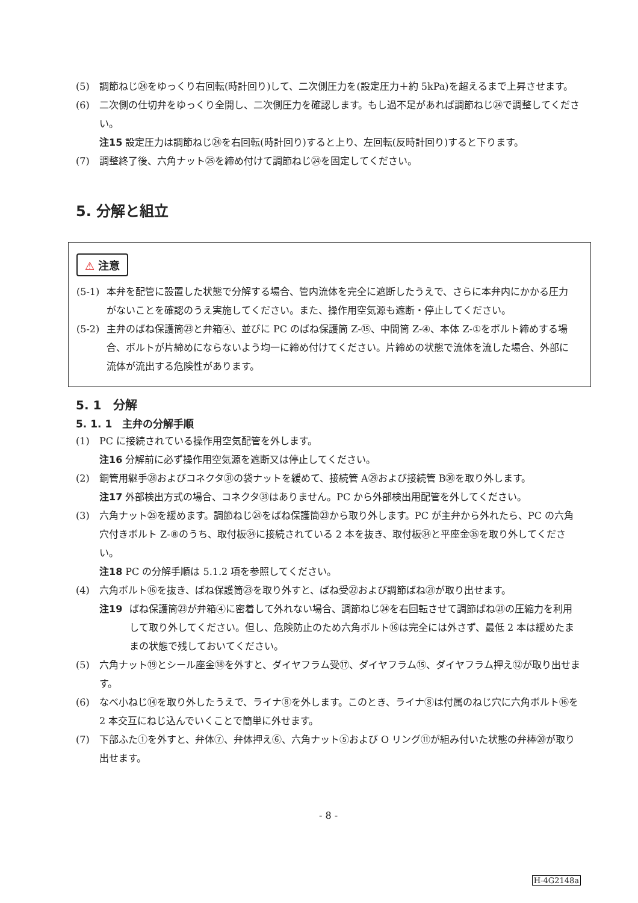(5) 調節ねじ㉔をゆっくり右回転(時計回り)して、二次側圧力を(設定圧力＋約 5kPa)を超えるまで上昇させます。
(6) 二次側の仕切弁をゆっくり全開し、二次側圧力を確認します。もし過不足があれば調節ねじ㉔で調整してください。
注15 設定圧力は調節ねじ㉔を右回転(時計回り)すると上り、左回転(反時計回り)すると下ります。
(7) 調整終了後、六角ナット㉕を締め付けて調節ねじ㉔を固定してください。
5. 分解と組立
⚠ 注意
(5-1) 本弁を配管に設置した状態で分解する場合、管内流体を完全に遮断したうえで、さらに本弁内にかかる圧力がないことを確認のうえ実施してください。また、操作用空気源も遮断・停止してください。
(5-2) 主弁のばね保護筒㉓と弁箱④、並びに PC のばね保護筒 Z-⑮、中間筒 Z-④、本体 Z-①をボルト締めする場合、ボルトが片締めにならないよう均一に締め付けてください。片締めの状態で流体を流した場合、外部に流体が流出する危険性があります。
5. 1　分解
5. 1. 1　主弁の分解手順
(1) PC に接続されている操作用空気配管を外します。
注16 分解前に必ず操作用空気源を遮断又は停止してください。
(2) 銅管用継手㉘およびコネクタ㉛の袋ナットを緩めて、接続管 A㉙および接続管 B㉚を取り外します。
注17 外部検出方式の場合、コネクタ㉛はありません。PC から外部検出用配管を外してください。
(3) 六角ナット㉕を緩めます。調節ねじ㉔をばね保護筒㉓から取り外します。PC が主弁から外れたら、PC の六角穴付きボルト Z-⑧のうち、取付板㉞に接続されている 2 本を抜き、取付板㉞と平座金㉟を取り外してください。
注18 PC の分解手順は 5.1.2 項を参照してください。
(4) 六角ボルト⑯を抜き、ばね保護筒㉓を取り外すと、ばね受㉒および調節ばね㉑が取り出せます。
注19 ばね保護筒㉓が弁箱④に密着して外れない場合、調節ねじ㉔を右回転させて調節ばね㉑の圧縮力を利用して取り外してください。但し、危険防止のため六角ボルト⑯は完全には外さず、最低 2 本は緩めたままの状態で残しておいてください。
(5) 六角ナット⑲とシール座金⑱を外すと、ダイヤフラム受⑰、ダイヤフラム⑮、ダイヤフラム押え⑫が取り出せます。
(6) なべ小ねじ⑭を取り外したうえで、ライナ⑧を外します。このとき、ライナ⑧は付属のねじ穴に六角ボルト⑯を 2 本交互にねじ込んでいくことで簡単に外せます。
(7) 下部ふた①を外すと、弁体⑦、弁体押え⑥、六角ナット⑤および O リング⑪が組み付いた状態の弁棒⑳が取り出せます。
- 8 -
H-4G2148a